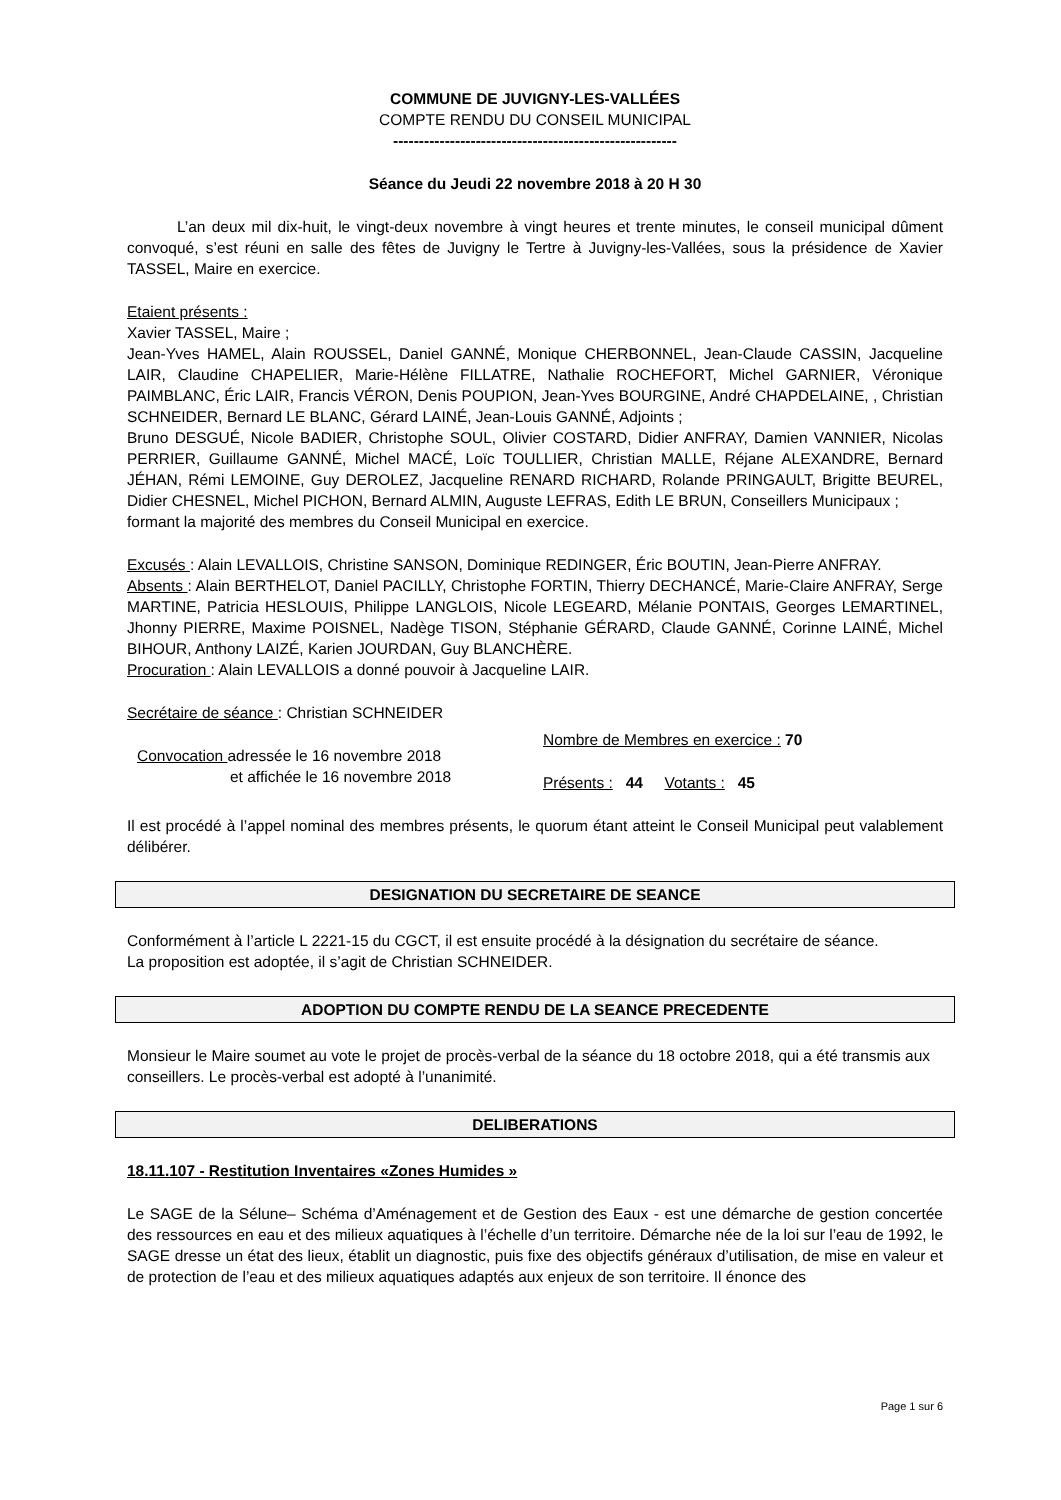COMMUNE DE JUVIGNY-LES-VALLÉES
COMPTE RENDU DU CONSEIL MUNICIPAL
-------------------------------------------------------
Séance du Jeudi 22 novembre 2018 à 20 H 30
L’an deux mil dix-huit, le vingt-deux novembre à vingt heures et trente minutes, le conseil municipal dûment convoqué, s’est réuni en salle des fêtes de Juvigny le Tertre à Juvigny-les-Vallées, sous la présidence de Xavier TASSEL, Maire en exercice.
Etaient présents :
Xavier TASSEL, Maire ;
Jean-Yves HAMEL, Alain ROUSSEL, Daniel GANNÉ, Monique CHERBONNEL, Jean-Claude CASSIN, Jacqueline LAIR, Claudine CHAPELIER, Marie-Hélène FILLATRE, Nathalie ROCHEFORT, Michel GARNIER, Véronique PAIMBLANC, Éric LAIR, Francis VÉRON, Denis POUPION, Jean-Yves BOURGINE, André CHAPDELAINE, , Christian SCHNEIDER, Bernard LE BLANC, Gérard LAINÉ, Jean-Louis GANNÉ, Adjoints ;
Bruno DESGUÉ, Nicole BADIER, Christophe SOUL, Olivier COSTARD, Didier ANFRAY, Damien VANNIER, Nicolas PERRIER, Guillaume GANNÉ, Michel MACÉ, Loïc TOULLIER, Christian MALLE, Réjane ALEXANDRE, Bernard JÉHAN, Rémi LEMOINE, Guy DEROLEZ, Jacqueline RENARD RICHARD, Rolande PRINGAULT, Brigitte BEUREL, Didier CHESNEL, Michel PICHON, Bernard ALMIN, Auguste LEFRAS, Edith LE BRUN, Conseillers Municipaux ;
formant la majorité des membres du Conseil Municipal en exercice.
Excusés : Alain LEVALLOIS, Christine SANSON, Dominique REDINGER, Éric BOUTIN, Jean-Pierre ANFRAY.
Absents : Alain BERTHELOT, Daniel PACILLY, Christophe FORTIN, Thierry DECHANCÉ, Marie-Claire ANFRAY, Serge MARTINE, Patricia HESLOUIS, Philippe LANGLOIS, Nicole LEGEARD, Mélanie PONTAIS, Georges LEMARTINEL, Jhonny PIERRE, Maxime POISNEL, Nadège TISON, Stéphanie GÉRARD, Claude GANNÉ, Corinne LAINÉ, Michel BIHOUR, Anthony LAIZÉ, Karien JOURDAN, Guy BLANCHÈRE.
Procuration : Alain LEVALLOIS a donné pouvoir à Jacqueline LAIR.
Secrétaire de séance : Christian SCHNEIDER
Convocation adressée le 16 novembre 2018
et affichée le 16 novembre 2018
Nombre de Membres en exercice : 70
Présents : 44 Votants : 45
Il est procédé à l’appel nominal des membres présents, le quorum étant atteint le Conseil Municipal peut valablement délibérer.
DESIGNATION DU SECRETAIRE DE SEANCE
Conformément à l’article L 2221-15 du CGCT, il est ensuite procédé à la désignation du secrétaire de séance.
La proposition est adoptée, il s’agit de Christian SCHNEIDER.
ADOPTION DU COMPTE RENDU DE LA SEANCE PRECEDENTE
Monsieur le Maire soumet au vote le projet de procès-verbal de la séance du 18 octobre 2018, qui a été transmis aux conseillers. Le procès-verbal est adopté à l’unanimité.
DELIBERATIONS
18.11.107 - Restitution Inventaires «Zones Humides »
Le SAGE de la Sélune– Schéma d’Aménagement et de Gestion des Eaux - est une démarche de gestion concertée des ressources en eau et des milieux aquatiques à l’échelle d’un territoire. Démarche née de la loi sur l’eau de 1992, le SAGE dresse un état des lieux, établit un diagnostic, puis fixe des objectifs généraux d’utilisation, de mise en valeur et de protection de l’eau et des milieux aquatiques adaptés aux enjeux de son territoire. Il énonce des
Page 1 sur 6